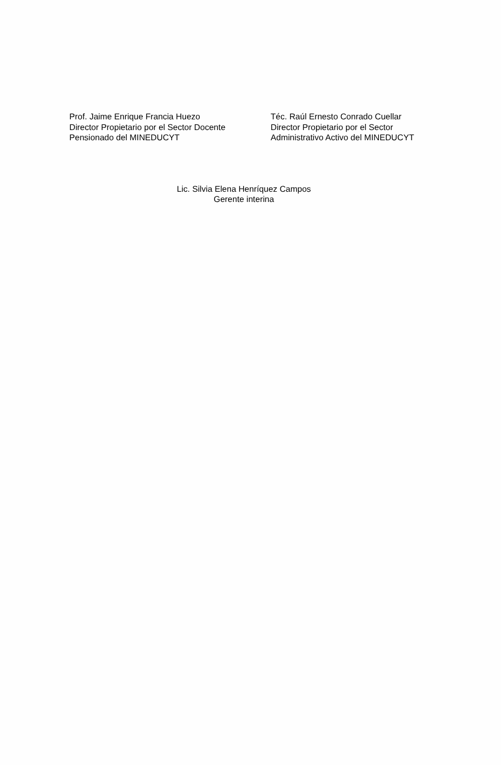Prof. Jaime Enrique Francia Huezo
Director Propietario por el Sector Docente
Pensionado del MINEDUCYT
Téc. Raúl Ernesto Conrado Cuellar
Director Propietario por el Sector
Administrativo Activo del MINEDUCYT
Lic. Silvia Elena Henríquez Campos
Gerente interina